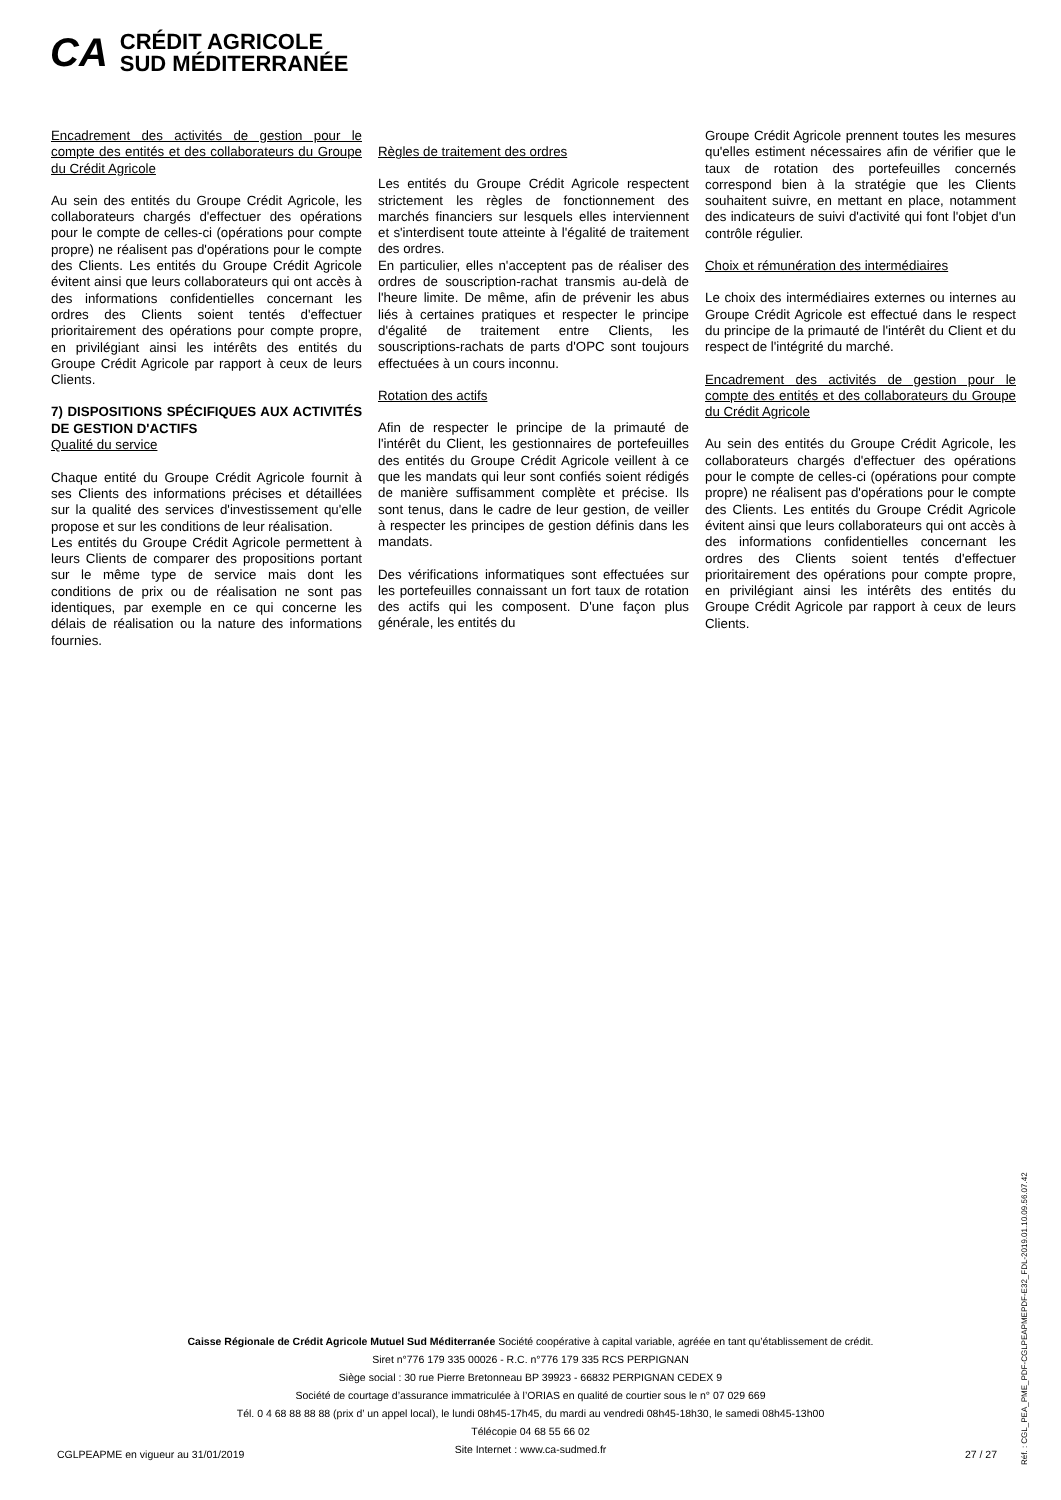CA
CRÉDIT AGRICOLE
SUD MÉDITERRANÉE
Encadrement des activités de gestion pour le compte des entités et des collaborateurs du Groupe du Crédit Agricole
Au sein des entités du Groupe Crédit Agricole, les collaborateurs chargés d'effectuer des opérations pour le compte de celles-ci (opérations pour compte propre) ne réalisent pas d'opérations pour le compte des Clients. Les entités du Groupe Crédit Agricole évitent ainsi que leurs collaborateurs qui ont accès à des informations confidentielles concernant les ordres des Clients soient tentés d'effectuer prioritairement des opérations pour compte propre, en privilégiant ainsi les intérêts des entités du Groupe Crédit Agricole par rapport à ceux de leurs Clients.
7) DISPOSITIONS SPÉCIFIQUES AUX ACTIVITÉS DE GESTION D'ACTIFS
Qualité du service
Chaque entité du Groupe Crédit Agricole fournit à ses Clients des informations précises et détaillées sur la qualité des services d'investissement qu'elle propose et sur les conditions de leur réalisation.
Les entités du Groupe Crédit Agricole permettent à leurs Clients de comparer des propositions portant sur le même type de service mais dont les conditions de prix ou de réalisation ne sont pas identiques, par exemple en ce qui concerne les délais de réalisation ou la nature des informations fournies.
Règles de traitement des ordres
Les entités du Groupe Crédit Agricole respectent strictement les règles de fonctionnement des marchés financiers sur lesquels elles interviennent et s'interdisent toute atteinte à l'égalité de traitement des ordres.
En particulier, elles n'acceptent pas de réaliser des ordres de souscription-rachat transmis au-delà de l'heure limite. De même, afin de prévenir les abus liés à certaines pratiques et respecter le principe d'égalité de traitement entre Clients, les souscriptions-rachats de parts d'OPC sont toujours effectuées à un cours inconnu.
Rotation des actifs
Afin de respecter le principe de la primauté de l'intérêt du Client, les gestionnaires de portefeuilles des entités du Groupe Crédit Agricole veillent à ce que les mandats qui leur sont confiés soient rédigés de manière suffisamment complète et précise. Ils sont tenus, dans le cadre de leur gestion, de veiller à respecter les principes de gestion définis dans les mandats.
Des vérifications informatiques sont effectuées sur les portefeuilles connaissant un fort taux de rotation des actifs qui les composent. D'une façon plus générale, les entités du
Groupe Crédit Agricole prennent toutes les mesures qu'elles estiment nécessaires afin de vérifier que le taux de rotation des portefeuilles concernés correspond bien à la stratégie que les Clients souhaitent suivre, en mettant en place, notamment des indicateurs de suivi d'activité qui font l'objet d'un contrôle régulier.
Choix et rémunération des intermédiaires
Le choix des intermédiaires externes ou internes au Groupe Crédit Agricole est effectué dans le respect du principe de la primauté de l'intérêt du Client et du respect de l'intégrité du marché.
Encadrement des activités de gestion pour le compte des entités et des collaborateurs du Groupe du Crédit Agricole
Au sein des entités du Groupe Crédit Agricole, les collaborateurs chargés d'effectuer des opérations pour le compte de celles-ci (opérations pour compte propre) ne réalisent pas d'opérations pour le compte des Clients. Les entités du Groupe Crédit Agricole évitent ainsi que leurs collaborateurs qui ont accès à des informations confidentielles concernant les ordres des Clients soient tentés d'effectuer prioritairement des opérations pour compte propre, en privilégiant ainsi les intérêts des entités du Groupe Crédit Agricole par rapport à ceux de leurs Clients.
Caisse Régionale de Crédit Agricole Mutuel Sud Méditerranée Société coopérative à capital variable, agréée en tant qu’établissement de crédit.
Siret n°776 179 335 00026 - R.C. n°776 179 335 RCS PERPIGNAN
Siège social : 30 rue Pierre Bretonneau BP 39923 - 66832 PERPIGNAN CEDEX 9
Société de courtage d’assurance immatriculée à l’ORIAS en qualité de courtier sous le n° 07 029 669
Tél. 0 4 68 88 88 88 (prix d’ un appel local), le lundi 08h45-17h45, du mardi au vendredi 08h45-18h30, le samedi 08h45-13h00
Télécopie 04 68 55 66 02
Site Internet : www.ca-sudmed.fr
CGLPEAPME en vigueur au 31/01/2019 27 / 27
Réf. : CGL_PEA_PME_PDF-CGLPEAPMEPDF-E32_FDL-2019.01.10.09.56.07.42